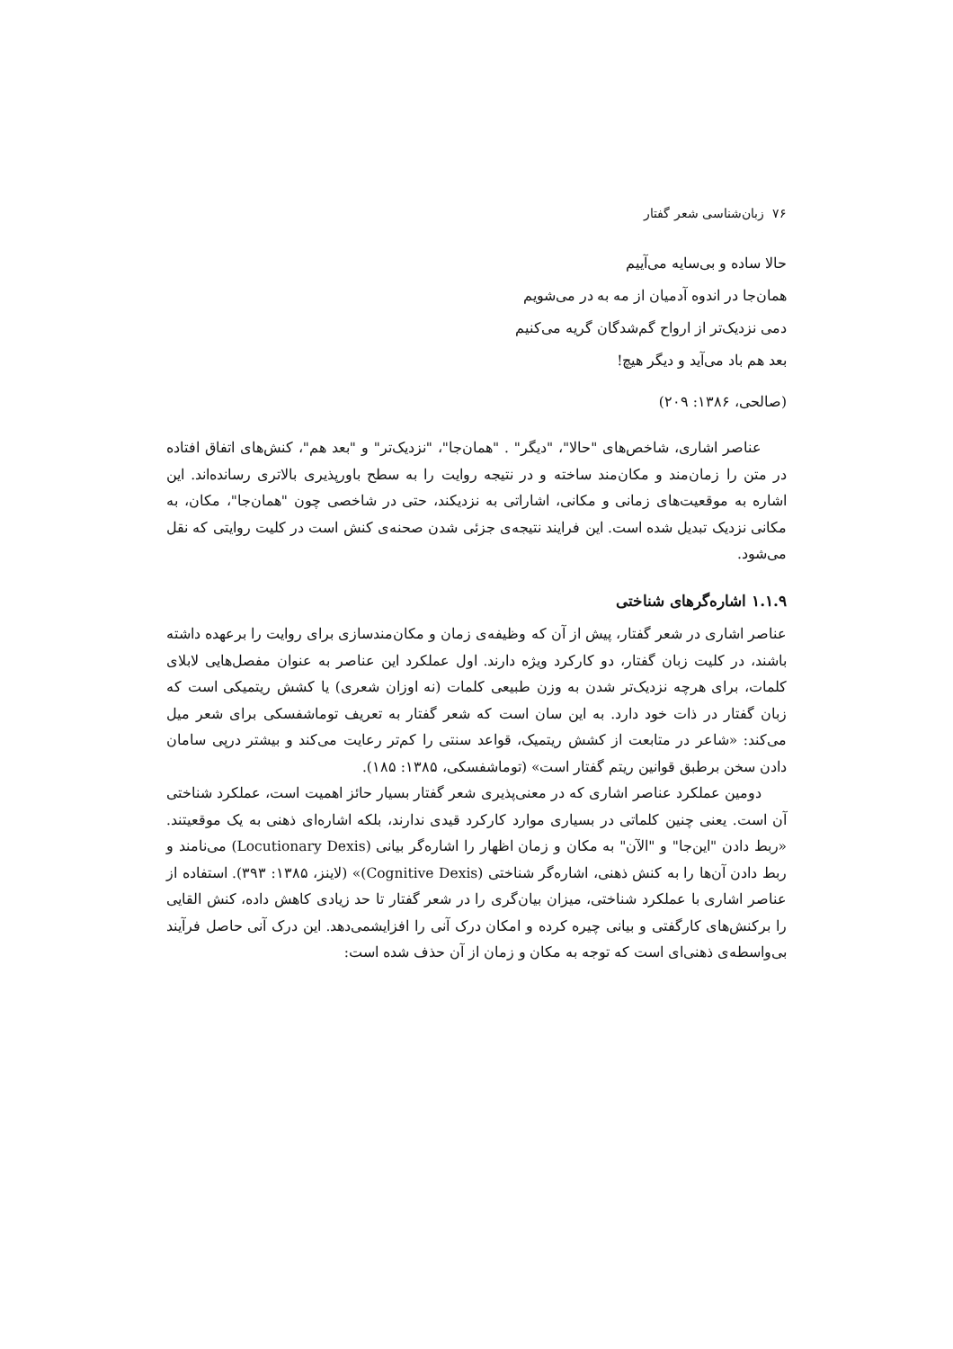۷۶ زبان‌شناسی شعر گفتار
حالا ساده و بی‌سایه می‌آییم
همان‌جا در اندوه آدمیان از مه به در می‌شویم
دمی نزدیک‌تر از ارواح گم‌شدگان گریه می‌کنیم
بعد هم باد می‌آید و دیگر هیچ!
(صالحی، ۱۳۸۶: ۲۰۹)
عناصر اشاری، شاخص‌های "حالا"، "دیگر" . "همان‌جا"، "نزدیک‌تر" و "بعد هم"، کنش‌های اتفاق افتاده در متن را زمان‌مند و مکان‌مند ساخته و در نتیجه روایت را به سطح باورپذیری بالاتری رسانده‌اند. این اشاره به موقعیت‌های زمانی و مکانی، اشاراتی به نزدیکند، حتی در شاخصی چون "همان‌جا"، مکان، به مکانی نزدیک تبدیل شده است. این فرایند نتیجه‌ی جزئی شدن صحنه‌ی کنش است در کلیت روایتی که نقل می‌شود.
۱.۱.۹ اشاره‌گرهای شناختی
عناصر اشاری در شعر گفتار، پیش از آن که وظیفه‌ی زمان و مکان‌مندسازی برای روایت را برعهده داشته باشند، در کلیت زبان گفتار، دو کارکرد ویژه دارند. اول عملکرد این عناصر به عنوان مفصل‌هایی لابلای کلمات، برای هرچه نزدیک‌تر شدن به وزن طبیعی کلمات (نه اوزان شعری) یا کشش ریتمیکی است که زبان گفتار در ذات خود دارد. به این سان است که شعر گفتار به تعریف توماشفسکی برای شعر میل می‌کند: «شاعر در متابعت از کشش ریتمیک، قواعد سنتی را کم‌تر رعایت می‌کند و بیشتر درپی سامان دادن سخن برطبق قوانین ریتم گفتار است» (توماشفسکی، ۱۳۸۵: ۱۸۵).
دومین عملکرد عناصر اشاری که در معنی‌پذیری شعر گفتار بسیار حائز اهمیت است، عملکرد شناختی آن است. یعنی چنین کلماتی در بسیاری موارد کارکرد قیدی ندارند، بلکه اشاره‌ای ذهنی به یک موقعیتند. «ربط دادن "این‌جا" و "الآن" به مکان و زمان اظهار را اشاره‌گر بیانی (Locutionary Dexis) می‌نامند و ربط دادن آن‌ها را به کنش ذهنی، اشاره‌گر شناختی (Cognitive Dexis)» (لاینز، ۱۳۸۵: ۳۹۳). استفاده از عناصر اشاری با عملکرد شناختی، میزان بیان‌گری را در شعر گفتار تا حد زیادی کاهش داده، کنش القایی را برکنش‌های کارگفتی و بیانی چیره کرده و امکان درک آنی را افزایشمی‌دهد. این درک آنی حاصل فرآیند بی‌واسطه‌ی ذهنی‌ای است که توجه به مکان و زمان از آن حذف شده است: